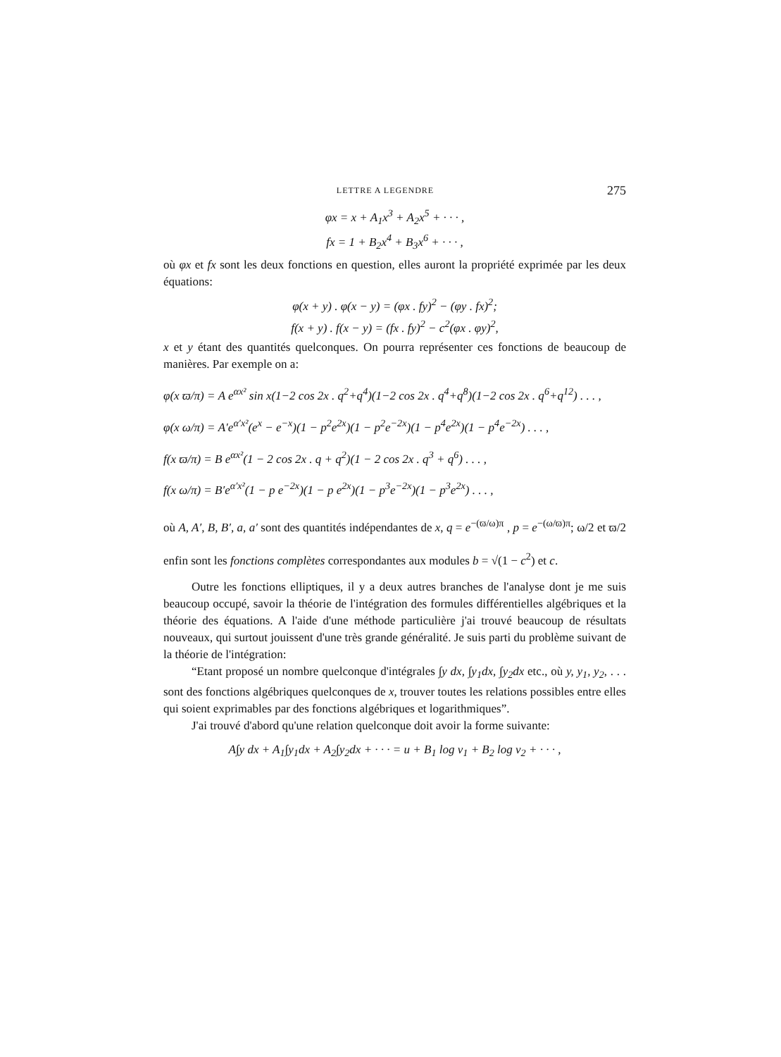LETTRE A LEGENDRE 275
φx = x + A<sub>1</sub>x<sup>3</sup> + A<sub>2</sub>x<sup>5</sup> + · · · ,
fx = 1 + B<sub>2</sub>x<sup>4</sup> + B<sub>3</sub>x<sup>6</sup> + · · · ,
où φx et fx sont les deux fonctions en question, elles auront la propriété exprimée par les deux équations:
φ(x + y) . φ(x − y) = (φx . fy)<sup>2</sup> − (φy . fx)<sup>2</sup>;
f(x + y) . f(x − y) = (fx . fy)<sup>2</sup> − c<sup>2</sup>(φx . φy)<sup>2</sup>,
x et y étant des quantités quelconques. On pourra représenter ces fonctions de beaucoup de manières. Par exemple on a:
φ(x ϖ/π) = A e<sup>αx²</sup> sin x(1−2 cos 2x . q<sup>2</sup>+q<sup>4</sup>)(1−2 cos 2x . q<sup>4</sup>+q<sup>8</sup>)(1−2 cos 2x . q<sup>6</sup>+q<sup>12</sup>) . . . ,
φ(x ω/π) = A′e<sup>α′x²</sup>(e<sup>x</sup> − e<sup>−x</sup>)(1 − p<sup>2</sup>e<sup>2x</sup>)(1 − p<sup>2</sup>e<sup>−2x</sup>)(1 − p<sup>4</sup>e<sup>2x</sup>)(1 − p<sup>4</sup>e<sup>−2x</sup>) . . . ,
f(x ϖ/π) = B e<sup>αx²</sup>(1 − 2 cos 2x . q + q<sup>2</sup>)(1 − 2 cos 2x . q<sup>3</sup> + q<sup>6</sup>) . . . ,
f(x ω/π) = B′e<sup>α′x²</sup>(1 − p e<sup>−2x</sup>)(1 − p e<sup>2x</sup>)(1 − p<sup>3</sup>e<sup>−2x</sup>)(1 − p<sup>3</sup>e<sup>2x</sup>) . . . ,
où A, A′, B, B′, a, a′ sont des quantités indépendantes de x, q = e<sup>−(ϖ/ω)π</sup> , p = e<sup>−(ω/ϖ)π</sup>; ω/2 et ϖ/2 enfin sont les fonctions complètes correspondantes aux modules b = √(1 − c<sup>2</sup>) et c.
Outre les fonctions elliptiques, il y a deux autres branches de l'analyse dont je me suis beaucoup occupé, savoir la théorie de l'intégration des formules différentielles algébriques et la théorie des équations. A l'aide d'une méthode particulière j'ai trouvé beaucoup de résultats nouveaux, qui surtout jouissent d'une très grande généralité. Je suis parti du problème suivant de la théorie de l'intégration:
“Etant proposé un nombre quelconque d'intégrales ∫y dx, ∫y<sub>1</sub>dx, ∫y<sub>2</sub>dx etc., où y, y<sub>1</sub>, y<sub>2</sub>, . . . sont des fonctions algébriques quelconques de x, trouver toutes les relations possibles entre elles qui soient exprimables par des fonctions algébriques et logarithmiques”.
J'ai trouvé d'abord qu'une relation quelconque doit avoir la forme suivante:
A∫y dx + A<sub>1</sub>∫y<sub>1</sub>dx + A<sub>2</sub>∫y<sub>2</sub>dx + · · · = u + B<sub>1</sub> log v<sub>1</sub> + B<sub>2</sub> log v<sub>2</sub> + · · · ,